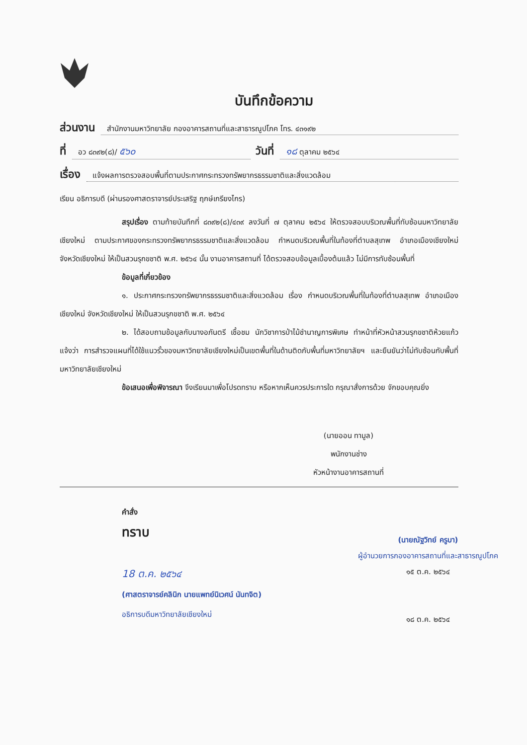บันทึกข้อความ
ส่วนงาน สำนักงานมหาวิทยาลัย กองอาคารสถานที่และสาธารณูปโภค โทร. ๔๓๑๙๒
ที่ อว ๘๓๙๒(๘)/ ๕๖๐ วันที่ ๑๘ ตุลาคม ๒๕๖๔
เรื่อง แจ้งผลการตรวจสอบพื้นที่ตามประกาศกระทรวงทรัพยากรธรรมชาติและสิ่งแวดล้อม
เรียน อธิการบดี (ผ่านรองศาสตราจารย์ประเสริฐ ฤกษ์เกรียงไกร)
สรุปเรื่อง ตามท้ายบันทึกที่ ๘๓๙๒(๘)/๔๓๙ ลงวันที่ ๗ ตุลาคม ๒๕๖๔ ให้ตรวจสอบบริเวณพื้นที่ทับซ้อนมหาวิทยาลัยเชียงใหม่ ตามประกาศของกระทรวงทรัพยากรธรรมชาติและสิ่งแวดล้อม กำหนดบริเวณพื้นที่ในท้องที่ตำบลสุเทพ อำเภอเมืองเชียงใหม่ จังหวัดเชียงใหม่ ให้เป็นสวนรุกขชาติ พ.ศ. ๒๕๖๔ นั้น งานอาคารสถานที่ ได้ตรวจสอบข้อมูลเบื้องต้นแล้ว ไม่มีการทับซ้อนพื้นที่
ข้อมูลที่เกี่ยวข้อง
๑. ประกาศกระทรวงทรัพยากรธรรมชาติและสิ่งแวดล้อม เรื่อง กำหนดบริเวณพื้นที่ในท้องที่ตำบลสุเทพ อำเภอเมืองเชียงใหม่ จังหวัดเชียงใหม่ ให้เป็นสวนรุกขชาติ พ.ศ. ๒๕๖๔
๒. ได้สอบถามข้อมูลกับนางอภันตรี เชื้อชม นักวิชาการป่าไม้ชำนาญการพิเศษ ทำหน้าที่หัวหน้าสวนรุกขชาติห้วยแก้ว แจ้งว่า การสำรวจแผนที่ได้ใช้แนวรั้วของมหาวิทยาลัยเชียงใหม่เป็นเขตพื้นที่ในด้านติดกับพื้นที่มหาวิทยาลัยฯ และยืนยันว่าไม่ทับซ้อนกับพื้นที่มหาวิทยาลัยเชียงใหม่
ข้อเสนอเพื่อพิจารณา จึงเรียนมาเพื่อโปรดทราบ หรือหากเห็นควรประการใด กรุณาสั่งการด้วย จักขอบคุณยิ่ง
(นายออน ทามูล)
พนักงานช่าง
หัวหน้างานอาคารสถานที่
คำสั่ง
ทราบ
18 ต.ค. ๒๕๖๔
(ศาสตราจารย์คลินิก นายแพทย์นิเวศน์ นันทจิต)
อธิการบดีมหาวิทยาลัยเชียงใหม่
(นายณัฐวิทย์ ครูบา)
ผู้อำนวยการกองอาคารสถานที่และสาธารณูปโภค
๑๕ ต.ค. ๒๕๖๔
๑๘ ต.ค. ๒๕๖๔